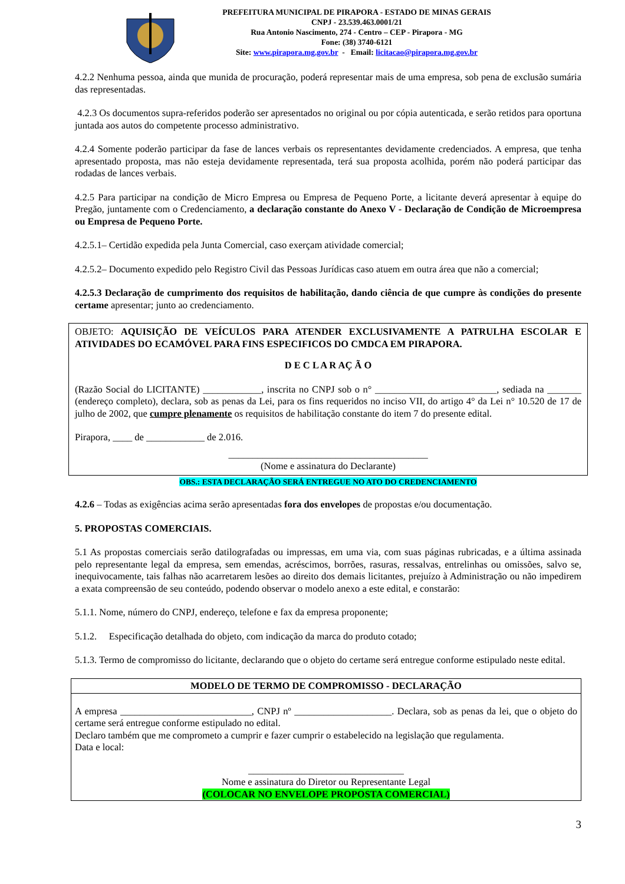PREFEITURA MUNICIPAL DE PIRAPORA - ESTADO DE MINAS GERAIS
CNPJ - 23.539.463.0001/21
Rua Antonio Nascimento, 274 - Centro – CEP - Pirapora - MG
Fone: (38) 3740-6121
Site: www.pirapora.mg.gov.br - Email: licitacao@pirapora.mg.gov.br
4.2.2 Nenhuma pessoa, ainda que munida de procuração, poderá representar mais de uma empresa, sob pena de exclusão sumária das representadas.
4.2.3 Os documentos supra-referidos poderão ser apresentados no original ou por cópia autenticada, e serão retidos para oportuna juntada aos autos do competente processo administrativo.
4.2.4 Somente poderão participar da fase de lances verbais os representantes devidamente credenciados. A empresa, que tenha apresentado proposta, mas não esteja devidamente representada, terá sua proposta acolhida, porém não poderá participar das rodadas de lances verbais.
4.2.5 Para participar na condição de Micro Empresa ou Empresa de Pequeno Porte, a licitante deverá apresentar à equipe do Pregão, juntamente com o Credenciamento, a declaração constante do Anexo V - Declaração de Condição de Microempresa ou Empresa de Pequeno Porte.
4.2.5.1– Certidão expedida pela Junta Comercial, caso exerçam atividade comercial;
4.2.5.2– Documento expedido pelo Registro Civil das Pessoas Jurídicas caso atuem em outra área que não a comercial;
4.2.5.3 Declaração de cumprimento dos requisitos de habilitação, dando ciência de que cumpre às condições do presente certame apresentar; junto ao credenciamento.
OBJETO: AQUISIÇÃO DE VEÍCULOS PARA ATENDER EXCLUSIVAMENTE A PATRULHA ESCOLAR E ATIVIDADES DO ECAMÓVEL PARA FINS ESPECIFICOS DO CMDCA EM PIRAPORA.
D E C L A R AÇ Ã O
(Razão Social do LICITANTE) ____________, inscrita no CNPJ sob o n° _________________________, sediada na _______ (endereço completo), declara, sob as penas da Lei, para os fins requeridos no inciso VII, do artigo 4° da Lei n° 10.520 de 17 de julho de 2002, que cumpre plenamente os requisitos de habilitação constante do item 7 do presente edital.
Pirapora, ____ de ____________ de 2.016.
_________________________________________
(Nome e assinatura do Declarante)
OBS.: ESTA DECLARAÇÃO SERÁ ENTREGUE NO ATO DO CREDENCIAMENTO
4.2.6 – Todas as exigências acima serão apresentadas fora dos envelopes de propostas e/ou documentação.
5. PROPOSTAS COMERCIAIS.
5.1 As propostas comerciais serão datilografadas ou impressas, em uma via, com suas páginas rubricadas, e a última assinada pelo representante legal da empresa, sem emendas, acréscimos, borrões, rasuras, ressalvas, entrelinhas ou omissões, salvo se, inequivocamente, tais falhas não acarretarem lesões ao direito dos demais licitantes, prejuízo à Administração ou não impedirem a exata compreensão de seu conteúdo, podendo observar o modelo anexo a este edital, e constarão:
5.1.1. Nome, número do CNPJ, endereço, telefone e fax da empresa proponente;
5.1.2. Especificação detalhada do objeto, com indicação da marca do produto cotado;
5.1.3. Termo de compromisso do licitante, declarando que o objeto do certame será entregue conforme estipulado neste edital.
MODELO DE TERMO DE COMPROMISSO - DECLARAÇÃO
A empresa ___________________________, CNPJ nº ____________________. Declara, sob as penas da lei, que o objeto do certame será entregue conforme estipulado no edital.
Declaro também que me comprometo a cumprir e fazer cumprir o estabelecido na legislação que regulamenta.
Data e local:
________________________________
Nome e assinatura do Diretor ou Representante Legal
(COLOCAR NO ENVELOPE PROPOSTA COMERCIAL)
3